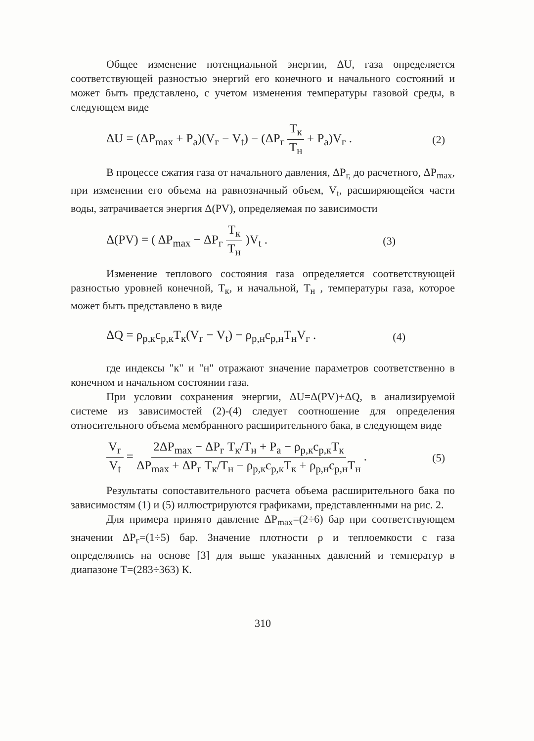Общее изменение потенциальной энергии, ΔU, газа определяется соответствующей разностью энергий его конечного и начального состояний и может быть представлено, с учетом изменения температуры газовой среды, в следующем виде
ΔU = (ΔP<sub>max</sub> + P<sub>a</sub>)(V<sub>г</sub> − V<sub>t</sub>) − (ΔP<sub>г</sub> T<sub>к</sub> T<sub>н</sub> + P<sub>a</sub>)V<sub>г</sub> . (2)
В процессе сжатия газа от начального давления, ΔP<sub>г,</sub> до расчетного, ΔP<sub>max</sub>, при изменении его объема на равнозначный объем, V<sub>t</sub>, расширяющейся части воды, затрачивается энергия Δ(PV), определяемая по зависимости
Δ(PV) = ( ΔP<sub>max</sub> − ΔP<sub>г</sub> T<sub>к</sub> T<sub>н</sub> )V<sub>t</sub> . (3)
Изменение теплового состояния газа определяется соответствующей разностью уровней конечной, T<sub>к</sub>, и начальной, T<sub>н</sub> , температуры газа, которое может быть представлено в виде
ΔQ = ρ<sub>p,к</sub>c<sub>p,к</sub>T<sub>к</sub>(V<sub>г</sub> − V<sub>t</sub>) − ρ<sub>p,н</sub>c<sub>p,н</sub>T<sub>н</sub>V<sub>г</sub> . (4)
где индексы "к" и "н" отражают значение параметров соответственно в конечном и начальном состоянии газа.
При условии сохранения энергии, ΔU=Δ(PV)+ΔQ, в анализируемой системе из зависимостей (2)-(4) следует соотношение для определения относительного объема мембранного расширительного бака, в следующем виде
V<sub>г</sub> V<sub>t</sub> = 2ΔP<sub>max</sub> − ΔP<sub>г</sub> T<sub>к</sub>/T<sub>н</sub> + P<sub>a</sub> − ρ<sub>p,к</sub>c<sub>p,к</sub>T<sub>к</sub> ΔP<sub>max</sub> + ΔP<sub>г</sub> T<sub>к</sub>/T<sub>н</sub> − ρ<sub>p,к</sub>c<sub>p,к</sub>T<sub>к</sub> + ρ<sub>p,н</sub>c<sub>p,н</sub>T<sub>н</sub> . (5)
Результаты сопоставительного расчета объема расширительного бака по зависимостям (1) и (5) иллюстрируются графиками, представленными на рис. 2.
Для примера принято давление ΔP<sub>max</sub>=(2÷6) бар при соответствующем значении ΔP<sub>г</sub>=(1÷5) бар. Значение плотности ρ и теплоемкости c газа определялись на основе [3] для выше указанных давлений и температур в диапазоне T=(283÷363) К.
310